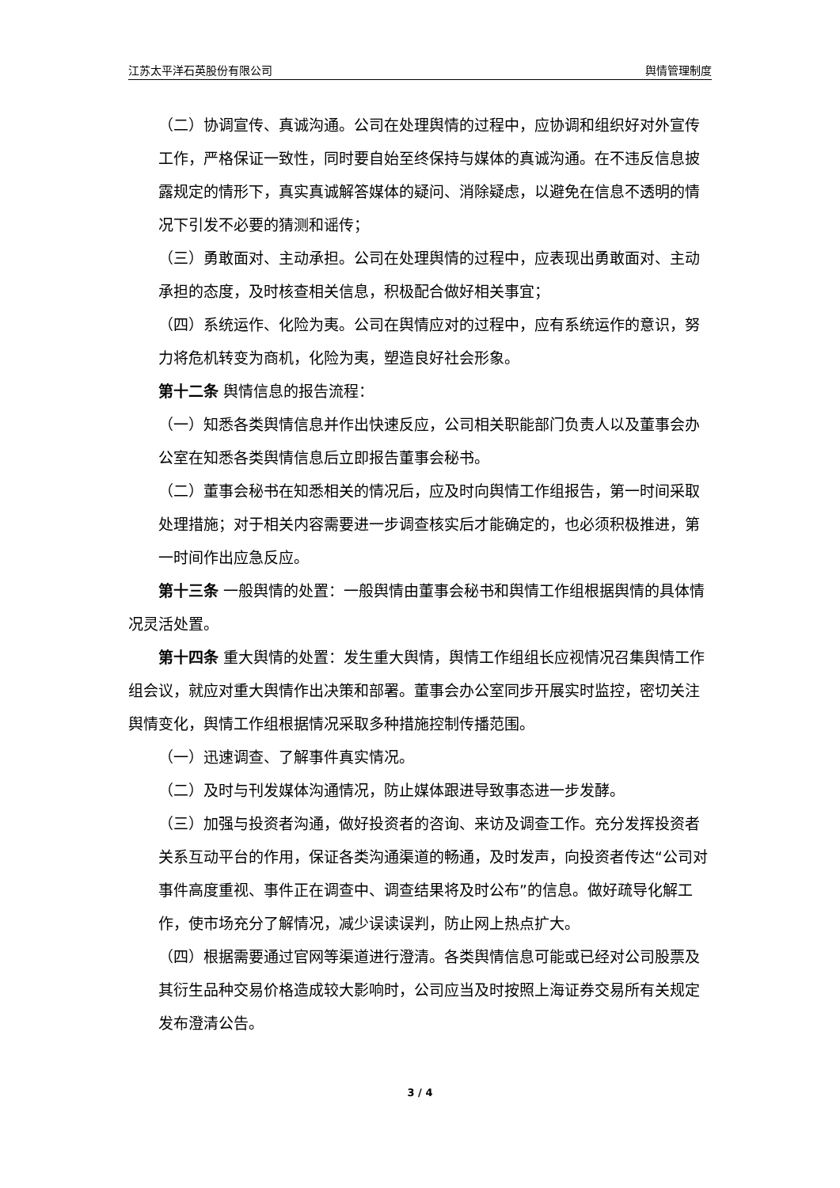江苏太平洋石英股份有限公司 舆情管理制度
（二）协调宣传、真诚沟通。公司在处理舆情的过程中，应协调和组织好对外宣传工作，严格保证一致性，同时要自始至终保持与媒体的真诚沟通。在不违反信息披露规定的情形下，真实真诚解答媒体的疑问、消除疑虑，以避免在信息不透明的情况下引发不必要的猜测和谣传；
（三）勇敢面对、主动承担。公司在处理舆情的过程中，应表现出勇敢面对、主动承担的态度，及时核查相关信息，积极配合做好相关事宜；
（四）系统运作、化险为夷。公司在舆情应对的过程中，应有系统运作的意识，努力将危机转变为商机，化险为夷，塑造良好社会形象。
第十二条 舆情信息的报告流程：
（一）知悉各类舆情信息并作出快速反应，公司相关职能部门负责人以及董事会办公室在知悉各类舆情信息后立即报告董事会秘书。
（二）董事会秘书在知悉相关的情况后，应及时向舆情工作组报告，第一时间采取处理措施；对于相关内容需要进一步调查核实后才能确定的，也必须积极推进，第一时间作出应急反应。
第十三条 一般舆情的处置：一般舆情由董事会秘书和舆情工作组根据舆情的具体情况灵活处置。
第十四条 重大舆情的处置：发生重大舆情，舆情工作组组长应视情况召集舆情工作组会议，就应对重大舆情作出决策和部署。董事会办公室同步开展实时监控，密切关注舆情变化，舆情工作组根据情况采取多种措施控制传播范围。
（一）迅速调查、了解事件真实情况。
（二）及时与刊发媒体沟通情况，防止媒体跟进导致事态进一步发酵。
（三）加强与投资者沟通，做好投资者的咨询、来访及调查工作。充分发挥投资者关系互动平台的作用，保证各类沟通渠道的畅通，及时发声，向投资者传达“公司对事件高度重视、事件正在调查中、调查结果将及时公布”的信息。做好疏导化解工作，使市场充分了解情况，减少误读误判，防止网上热点扩大。
（四）根据需要通过官网等渠道进行澄清。各类舆情信息可能或已经对公司股票及其衍生品种交易价格造成较大影响时，公司应当及时按照上海证券交易所有关规定发布澄清公告。
3 / 4